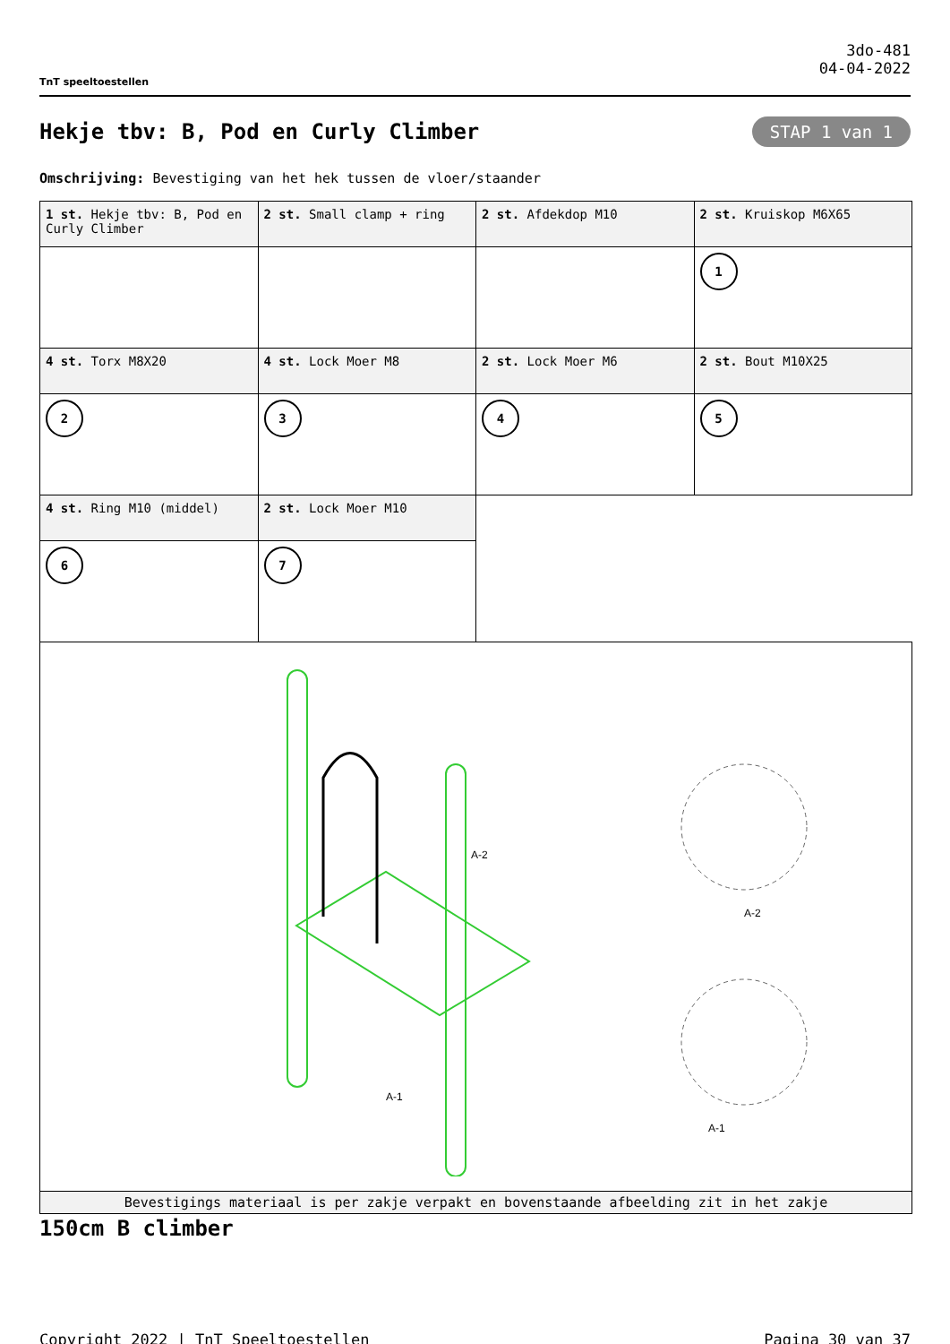TnT speeltoestellen
3do-481
04-04-2022
Hekje tbv: B, Pod en Curly Climber
STAP 1 van 1
Omschrijving: Bevestiging van het hek tussen de vloer/staander
| 1 st. Hekje tbv: B, Pod en Curly Climber | 2 st. Small clamp + ring | 2 st. Afdekdop M10 | 2 st. Kruiskop M6X65 |
| | | | 1 |
| 4 st. Torx M8X20 | 4 st. Lock Moer M8 | 2 st. Lock Moer M6 | 2 st. Bout M10X25 |
| 2 | 3 | 4 | 5 |
| 4 st. Ring M10 (middel) | 2 st. Lock Moer M10 | | |
| 6 | 7 | | |
| A-1 A-2 A-2 A-1 | | | |
| Bevestigings materiaal is per zakje verpakt en bovenstaande afbeelding zit in het zakje | | | |
150cm B climber
Copyright 2022 | TnT Speeltoestellen Pagina 30 van 37